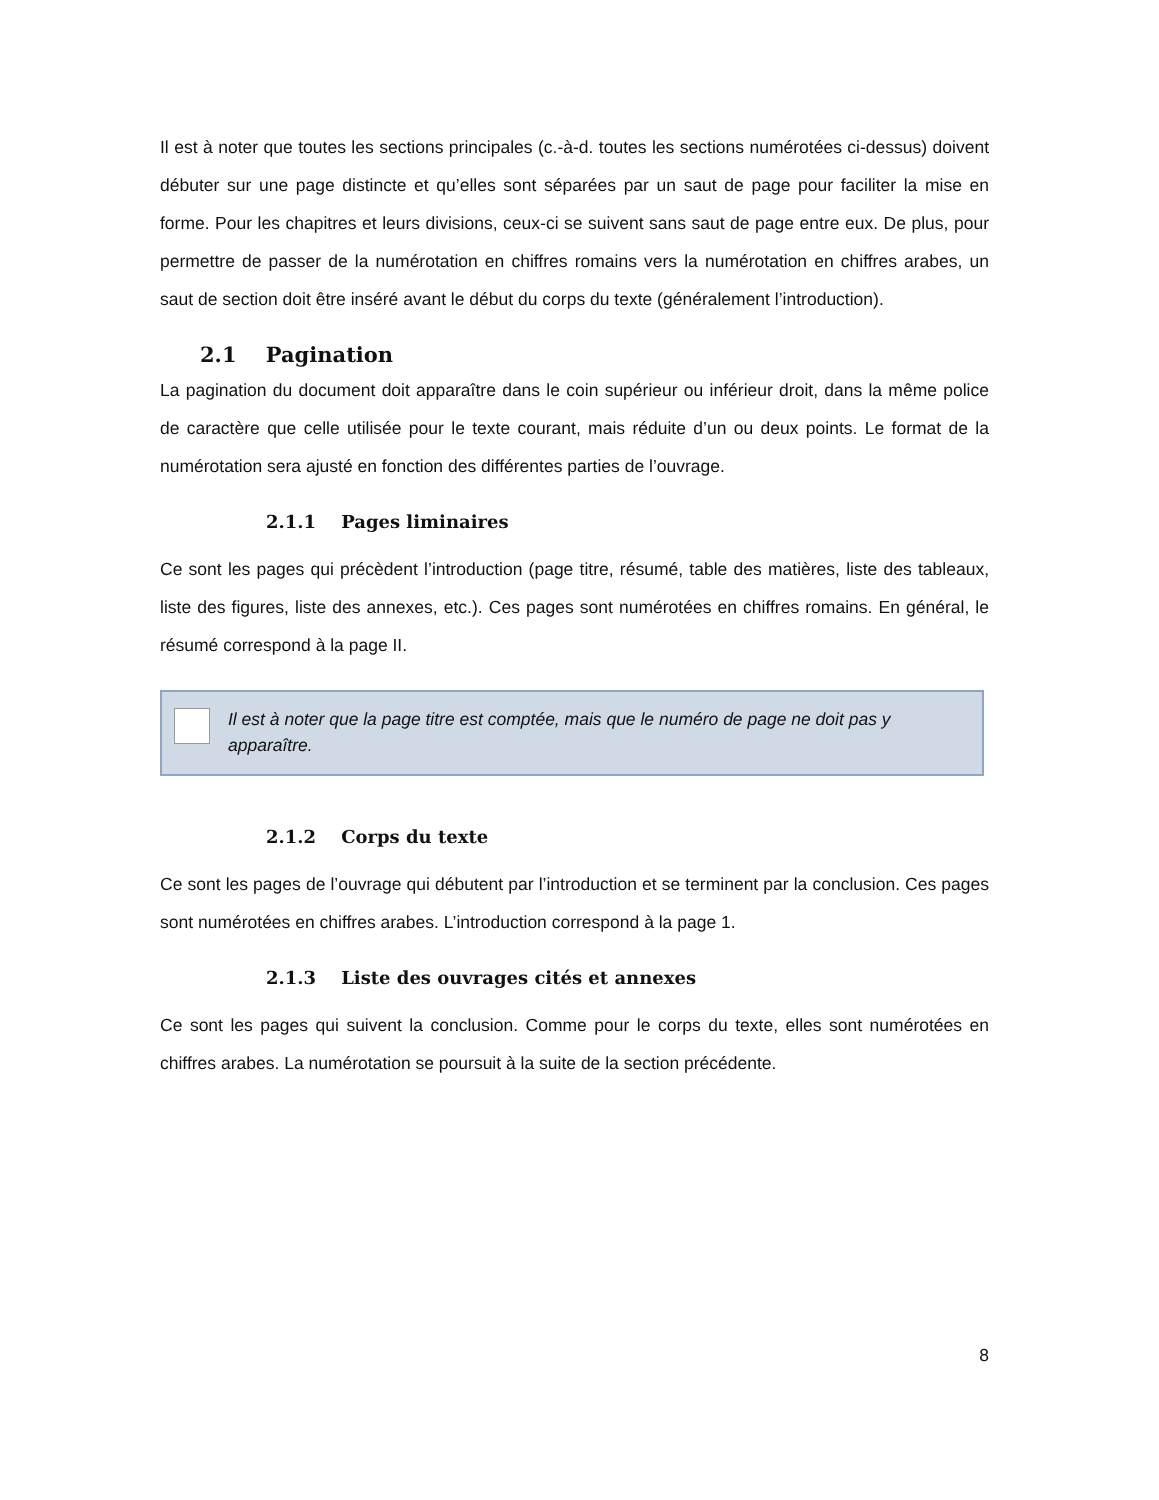Il est à noter que toutes les sections principales (c.-à-d. toutes les sections numérotées ci-dessus) doivent débuter sur une page distincte et qu’elles sont séparées par un saut de page pour faciliter la mise en forme. Pour les chapitres et leurs divisions, ceux-ci se suivent sans saut de page entre eux. De plus, pour permettre de passer de la numérotation en chiffres romains vers la numérotation en chiffres arabes, un saut de section doit être inséré avant le début du corps du texte (généralement l’introduction).
2.1 Pagination
La pagination du document doit apparaître dans le coin supérieur ou inférieur droit, dans la même police de caractère que celle utilisée pour le texte courant, mais réduite d’un ou deux points. Le format de la numérotation sera ajusté en fonction des différentes parties de l’ouvrage.
2.1.1 Pages liminaires
Ce sont les pages qui précèdent l’introduction (page titre, résumé, table des matières, liste des tableaux, liste des figures, liste des annexes, etc.). Ces pages sont numérotées en chiffres romains. En général, le résumé correspond à la page II.
Il est à noter que la page titre est comptée, mais que le numéro de page ne doit pas y apparaître.
2.1.2 Corps du texte
Ce sont les pages de l’ouvrage qui débutent par l’introduction et se terminent par la conclusion. Ces pages sont numérotées en chiffres arabes. L’introduction correspond à la page 1.
2.1.3 Liste des ouvrages cités et annexes
Ce sont les pages qui suivent la conclusion. Comme pour le corps du texte, elles sont numérotées en chiffres arabes. La numérotation se poursuit à la suite de la section précédente.
8